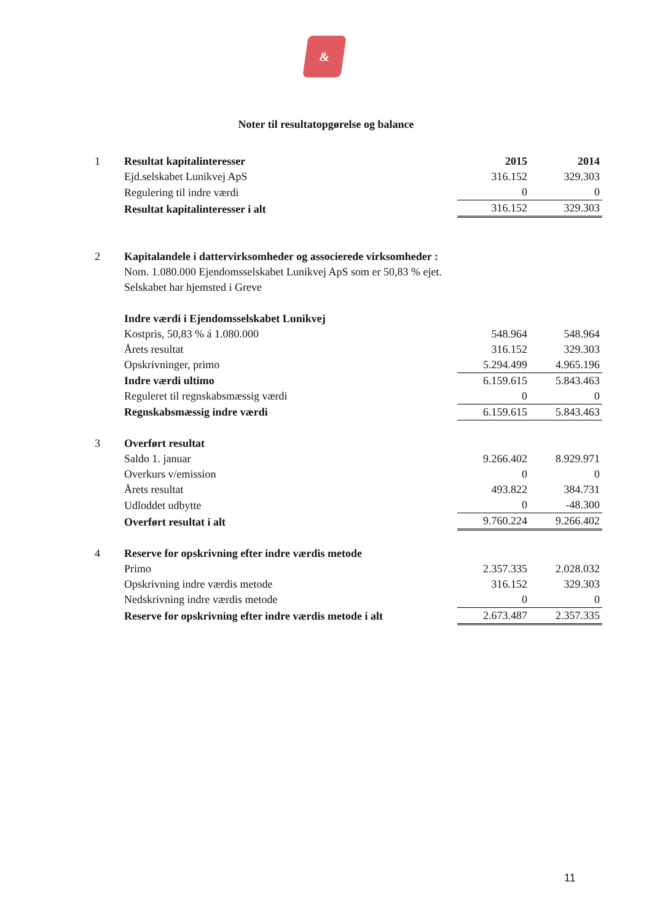&
Noter til resultatopgørelse og balance
| 1 | Resultat kapitalinteresser | 2015 | 2014 |
| | Ejd.selskabet Lunikvej ApS | 316.152 | 329.303 |
| | Regulering til indre værdi | 0 | 0 |
| | Resultat kapitalinteresser i alt | 316.152 | 329.303 |
| 2 | Kapitalandele i dattervirksomheder og associerede virksomheder : | | |
| | Nom. 1.080.000 Ejendomsselskabet Lunikvej ApS som er 50,83 % ejet. | | |
| | Selskabet har hjemsted i Greve | | |
| | Indre værdi i Ejendomsselskabet Lunikvej | | |
| | Kostpris, 50,83 % á 1.080.000 | 548.964 | 548.964 |
| | Årets resultat | 316.152 | 329.303 |
| | Opskrivninger, primo | 5.294.499 | 4.965.196 |
| | Indre værdi ultimo | 6.159.615 | 5.843.463 |
| | Reguleret til regnskabsmæssig værdi | 0 | 0 |
| | Regnskabsmæssig indre værdi | 6.159.615 | 5.843.463 |
| 3 | Overført resultat | | |
| | Saldo 1. januar | 9.266.402 | 8.929.971 |
| | Overkurs v/emission | 0 | 0 |
| | Årets resultat | 493.822 | 384.731 |
| | Udloddet udbytte | 0 | -48.300 |
| | Overført resultat i alt | 9.760.224 | 9.266.402 |
| 4 | Reserve for opskrivning efter indre værdis metode | | |
| | Primo | 2.357.335 | 2.028.032 |
| | Opskrivning indre værdis metode | 316.152 | 329.303 |
| | Nedskrivning indre værdis metode | 0 | 0 |
| | Reserve for opskrivning efter indre værdis metode i alt | 2.673.487 | 2.357.335 |
11